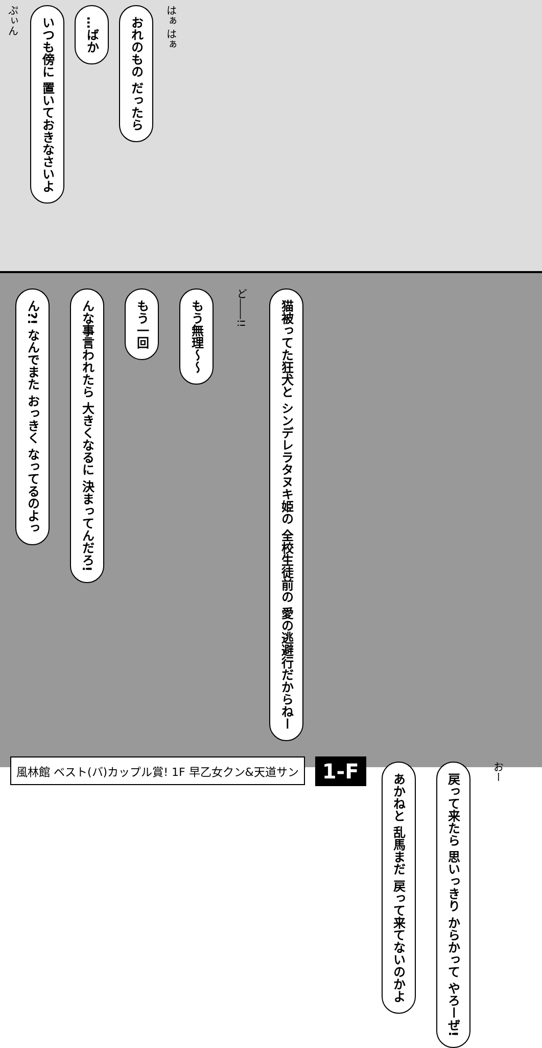ぷぃん
いつも傍に 置いておきなさいよ
…ばか
おれのもの だったら
はぁ はぁ
ん?! なんでまた おっきく なってるのよっ
んな事言われたら 大きくなるに 決まってんだろ!
もう一回
もう無理〜〜
ど――!!
猫被ってた狂犬と シンデレラタヌキ姫の 全校生徒前の 愛の逃避行だからねー
風林館 ベスト(バ)カップル賞! 1F 早乙女クン&天道サン
1-F
あかねと 乱馬まだ 戻って来てないのかよ
戻って来たら 思いっきり からかって やろーぜ!
おー